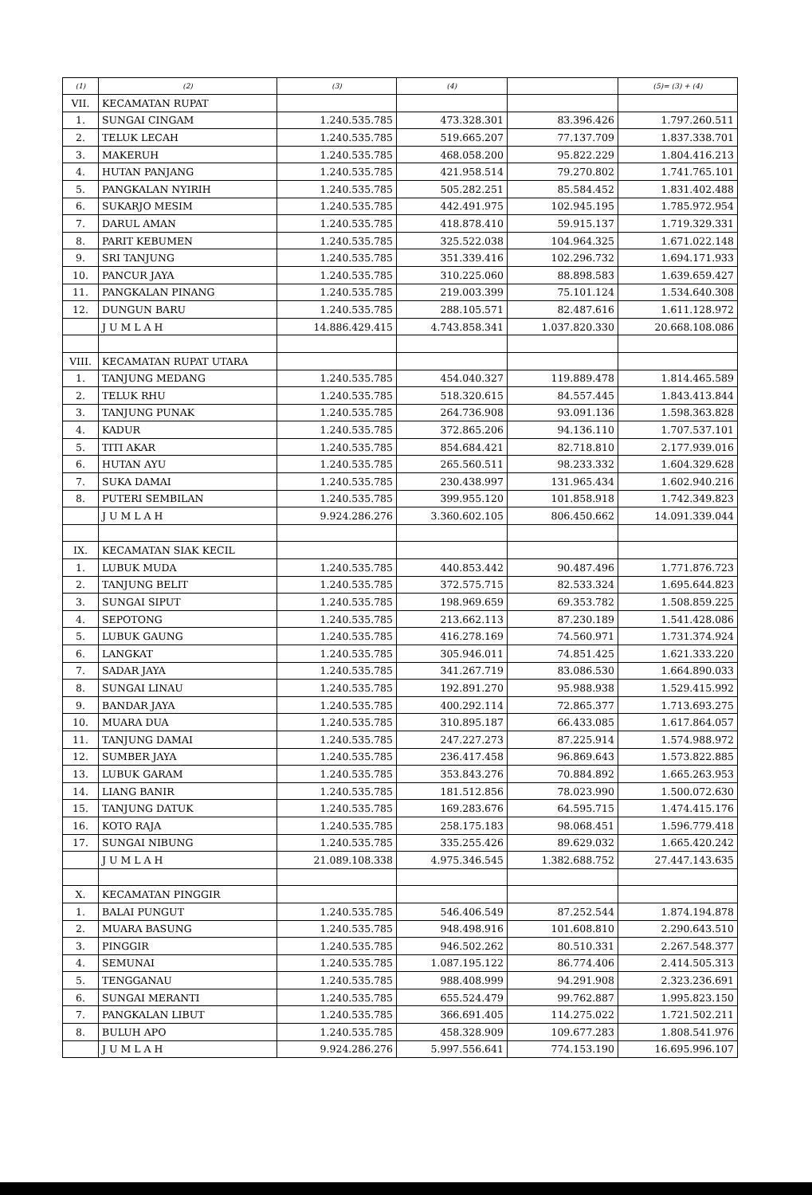| (1) | (2) | (3) | (4) | | (5)= (3) + (4) |
| --- | --- | --- | --- | --- | --- |
| VII. | KECAMATAN RUPAT | | | | |
| 1. | SUNGAI CINGAM | 1.240.535.785 | 473.328.301 | 83.396.426 | 1.797.260.511 |
| 2. | TELUK LECAH | 1.240.535.785 | 519.665.207 | 77.137.709 | 1.837.338.701 |
| 3. | MAKERUH | 1.240.535.785 | 468.058.200 | 95.822.229 | 1.804.416.213 |
| 4. | HUTAN PANJANG | 1.240.535.785 | 421.958.514 | 79.270.802 | 1.741.765.101 |
| 5. | PANGKALAN NYIRIH | 1.240.535.785 | 505.282.251 | 85.584.452 | 1.831.402.488 |
| 6. | SUKARJO MESIM | 1.240.535.785 | 442.491.975 | 102.945.195 | 1.785.972.954 |
| 7. | DARUL AMAN | 1.240.535.785 | 418.878.410 | 59.915.137 | 1.719.329.331 |
| 8. | PARIT KEBUMEN | 1.240.535.785 | 325.522.038 | 104.964.325 | 1.671.022.148 |
| 9. | SRI TANJUNG | 1.240.535.785 | 351.339.416 | 102.296.732 | 1.694.171.933 |
| 10. | PANCUR JAYA | 1.240.535.785 | 310.225.060 | 88.898.583 | 1.639.659.427 |
| 11. | PANGKALAN PINANG | 1.240.535.785 | 219.003.399 | 75.101.124 | 1.534.640.308 |
| 12. | DUNGUN BARU | 1.240.535.785 | 288.105.571 | 82.487.616 | 1.611.128.972 |
| | J U M L A H | 14.886.429.415 | 4.743.858.341 | 1.037.820.330 | 20.668.108.086 |
| VIII. | KECAMATAN RUPAT UTARA | | | | |
| 1. | TANJUNG MEDANG | 1.240.535.785 | 454.040.327 | 119.889.478 | 1.814.465.589 |
| 2. | TELUK RHU | 1.240.535.785 | 518.320.615 | 84.557.445 | 1.843.413.844 |
| 3. | TANJUNG PUNAK | 1.240.535.785 | 264.736.908 | 93.091.136 | 1.598.363.828 |
| 4. | KADUR | 1.240.535.785 | 372.865.206 | 94.136.110 | 1.707.537.101 |
| 5. | TITI AKAR | 1.240.535.785 | 854.684.421 | 82.718.810 | 2.177.939.016 |
| 6. | HUTAN AYU | 1.240.535.785 | 265.560.511 | 98.233.332 | 1.604.329.628 |
| 7. | SUKA DAMAI | 1.240.535.785 | 230.438.997 | 131.965.434 | 1.602.940.216 |
| 8. | PUTERI SEMBILAN | 1.240.535.785 | 399.955.120 | 101.858.918 | 1.742.349.823 |
| | J U M L A H | 9.924.286.276 | 3.360.602.105 | 806.450.662 | 14.091.339.044 |
| IX. | KECAMATAN SIAK KECIL | | | | |
| 1. | LUBUK MUDA | 1.240.535.785 | 440.853.442 | 90.487.496 | 1.771.876.723 |
| 2. | TANJUNG BELIT | 1.240.535.785 | 372.575.715 | 82.533.324 | 1.695.644.823 |
| 3. | SUNGAI SIPUT | 1.240.535.785 | 198.969.659 | 69.353.782 | 1.508.859.225 |
| 4. | SEPOTONG | 1.240.535.785 | 213.662.113 | 87.230.189 | 1.541.428.086 |
| 5. | LUBUK GAUNG | 1.240.535.785 | 416.278.169 | 74.560.971 | 1.731.374.924 |
| 6. | LANGKAT | 1.240.535.785 | 305.946.011 | 74.851.425 | 1.621.333.220 |
| 7. | SADAR JAYA | 1.240.535.785 | 341.267.719 | 83.086.530 | 1.664.890.033 |
| 8. | SUNGAI LINAU | 1.240.535.785 | 192.891.270 | 95.988.938 | 1.529.415.992 |
| 9. | BANDAR JAYA | 1.240.535.785 | 400.292.114 | 72.865.377 | 1.713.693.275 |
| 10. | MUARA DUA | 1.240.535.785 | 310.895.187 | 66.433.085 | 1.617.864.057 |
| 11. | TANJUNG DAMAI | 1.240.535.785 | 247.227.273 | 87.225.914 | 1.574.988.972 |
| 12. | SUMBER JAYA | 1.240.535.785 | 236.417.458 | 96.869.643 | 1.573.822.885 |
| 13. | LUBUK GARAM | 1.240.535.785 | 353.843.276 | 70.884.892 | 1.665.263.953 |
| 14. | LIANG BANIR | 1.240.535.785 | 181.512.856 | 78.023.990 | 1.500.072.630 |
| 15. | TANJUNG DATUK | 1.240.535.785 | 169.283.676 | 64.595.715 | 1.474.415.176 |
| 16. | KOTO RAJA | 1.240.535.785 | 258.175.183 | 98.068.451 | 1.596.779.418 |
| 17. | SUNGAI NIBUNG | 1.240.535.785 | 335.255.426 | 89.629.032 | 1.665.420.242 |
| | J U M L A H | 21.089.108.338 | 4.975.346.545 | 1.382.688.752 | 27.447.143.635 |
| X. | KECAMATAN PINGGIR | | | | |
| 1. | BALAI PUNGUT | 1.240.535.785 | 546.406.549 | 87.252.544 | 1.874.194.878 |
| 2. | MUARA BASUNG | 1.240.535.785 | 948.498.916 | 101.608.810 | 2.290.643.510 |
| 3. | PINGGIR | 1.240.535.785 | 946.502.262 | 80.510.331 | 2.267.548.377 |
| 4. | SEMUNAI | 1.240.535.785 | 1.087.195.122 | 86.774.406 | 2.414.505.313 |
| 5. | TENGGANAU | 1.240.535.785 | 988.408.999 | 94.291.908 | 2.323.236.691 |
| 6. | SUNGAI MERANTI | 1.240.535.785 | 655.524.479 | 99.762.887 | 1.995.823.150 |
| 7. | PANGKALAN LIBUT | 1.240.535.785 | 366.691.405 | 114.275.022 | 1.721.502.211 |
| 8. | BULUH APO | 1.240.535.785 | 458.328.909 | 109.677.283 | 1.808.541.976 |
| | J U M L A H | 9.924.286.276 | 5.997.556.641 | 774.153.190 | 16.695.996.107 |